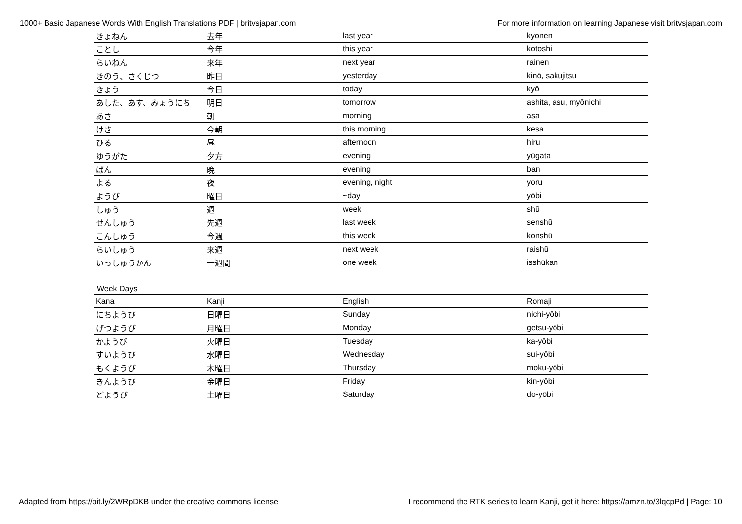1000+ Basic Japanese Words With English Translations PDF | britvsjapan.com For more information on learning Japanese visit britvsjapan.com
| きょねん | 去年 | last year | kyonen |
| ことし | 今年 | this year | kotoshi |
| らいねん | 来年 | next year | rainen |
| きのう、さくじつ | 昨日 | yesterday | kinō, sakujitsu |
| きょう | 今日 | today | kyō |
| あした、あす、みょうにち | 明日 | tomorrow | ashita, asu, myōnichi |
| あさ | 朝 | morning | asa |
| けさ | 今朝 | this morning | kesa |
| ひる | 昼 | afternoon | hiru |
| ゆうがた | 夕方 | evening | yūgata |
| ばん | 晩 | evening | ban |
| よる | 夜 | evening, night | yoru |
| ようび | 曜日 | ~day | yōbi |
| しゅう | 週 | week | shū |
| せんしゅう | 先週 | last week | senshū |
| こんしゅう | 今週 | this week | konshū |
| らいしゅう | 来週 | next week | raishū |
| いっしゅうかん | 一週間 | one week | isshūkan |
Week Days
| Kana | Kanji | English | Romaji |
| にちようび | 日曜日 | Sunday | nichi-yōbi |
| げつようび | 月曜日 | Monday | getsu-yōbi |
| かようび | 火曜日 | Tuesday | ka-yōbi |
| すいようび | 水曜日 | Wednesday | sui-yōbi |
| もくようび | 木曜日 | Thursday | moku-yōbi |
| きんようび | 金曜日 | Friday | kin-yōbi |
| どようび | 土曜日 | Saturday | do-yōbi |
Adapted from https://bit.ly/2WRpDKB under the creative commons license I recommend the RTK series to learn Kanji, get it here: https://amzn.to/3lqcpPd | Page: 10